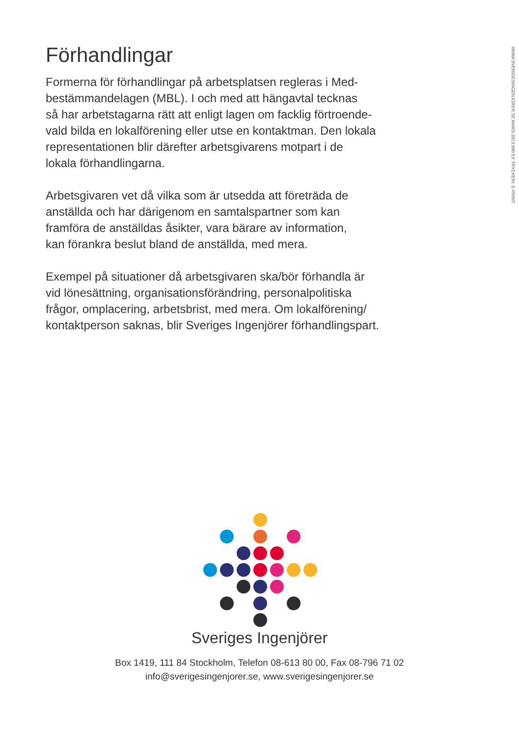WWW.SVERIGESINGENJORER.SE MARS 2013 500 EX TRYCKERI: E-PRINT
Förhandlingar
Formerna för förhandlingar på arbetsplatsen regleras i Med-
bestämmandelagen (MBL). I och med att hängavtal tecknas
så har arbetstagarna rätt att enligt lagen om facklig förtroende-
vald bilda en lokalförening eller utse en kontaktman. Den lokala
representationen blir därefter arbetsgivarens motpart i de
lokala förhandlingarna.
Arbetsgivaren vet då vilka som är utsedda att företräda de
anställda och har därigenom en samtalspartner som kan
framföra de anställdas åsikter, vara bärare av information,
kan förankra beslut bland de anställda, med mera.
Exempel på situationer då arbetsgivaren ska/bör förhandla är
vid lönesättning, organisationsförändring, personalpolitiska
frågor, omplacering, arbetsbrist, med mera. Om lokalförening/
kontaktperson saknas, blir Sveriges Ingenjörer förhandlingspart.
Sveriges Ingenjörer
Box 1419, 111 84 Stockholm, Telefon 08-613 80 00, Fax 08-796 71 02
info@sverigesingenjorer.se, www.sverigesingenjorer.se